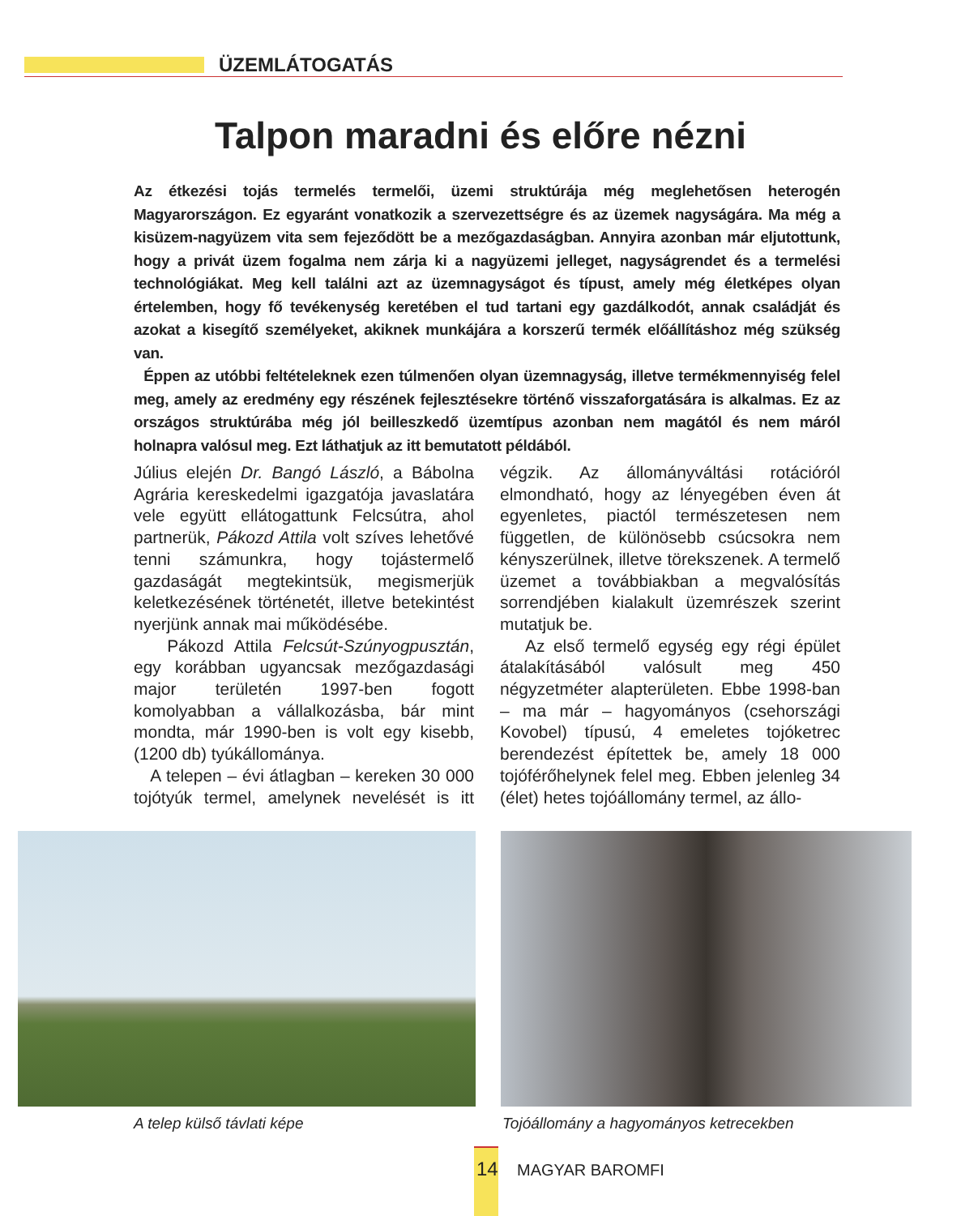ÜZEMLÁTOGATÁS
Talpon maradni és előre nézni
Az étkezési tojás termelés termelői, üzemi struktúrája még meglehetősen heterogén Magyarországon. Ez egyaránt vonatkozik a szervezettségre és az üzemek nagyságára. Ma még a kisüzem-nagyüzem vita sem fejeződött be a mezőgazdaságban. Annyira azonban már eljutottunk, hogy a privát üzem fogalma nem zárja ki a nagyüzemi jelleget, nagyságrendet és a termelési technológiákat. Meg kell találni azt az üzemnagyságot és típust, amely még életképes olyan értelemben, hogy fő tevékenység keretében el tud tartani egy gazdálkodót, annak családját és azokat a kisegítő személyeket, akiknek munkájára a korszerű termék előállításhoz még szükség van.
Éppen az utóbbi feltételeknek ezen túlmenően olyan üzemnagyság, illetve termékmennyiség felel meg, amely az eredmény egy részének fejlesztésekre történő visszaforgatására is alkalmas. Ez az országos struktúrába még jól beilleszkedő üzemtípus azonban nem magától és nem máról holnapra valósul meg. Ezt láthatjuk az itt bemutatott példából.
Július elején Dr. Bangó László, a Bábolna Agrária kereskedelmi igazgatója javaslatára vele együtt ellátogattunk Felcsútra, ahol partnerük, Pákozd Attila volt szíves lehetővé tenni számunkra, hogy tojástermelő gazdaságát megtekintsük, megismerjük keletkezésének történetét, illetve betekintést nyerjünk annak mai működésébe.
Pákozd Attila Felcsút-Szúnyogpusztán, egy korábban ugyancsak mezőgazdasági major területén 1997-ben fogott komolyabban a vállalkozásba, bár mint mondta, már 1990-ben is volt egy kisebb, (1200 db) tyúkállománya.
A telepen – évi átlagban – kereken 30 000 tojótyúk termel, amelynek nevelését is itt végzik. Az állományváltási rotációról elmondható, hogy az lényegében éven át egyenletes, piactól természetesen nem független, de különösebb csúcsokra nem kényszerülnek, illetve törekszenek. A termelő üzemet a továbbiakban a megvalósítás sorrendjében kialakult üzemrészek szerint mutatjuk be.
Az első termelő egység egy régi épület átalakításából valósult meg 450 négyzetméter alapterületen. Ebbe 1998-ban – ma már – hagyományos (csehországi Kovobel) típusú, 4 emeletes tojóketrec berendezést építettek be, amely 18 000 tojóférőhelynek felel meg. Ebben jelenleg 34 (élet) hetes tojóállomány termel, az állo-
A telep külső távlati képe
Tojóállomány a hagyományos ketrecekben
14 MAGYAR BAROMFI